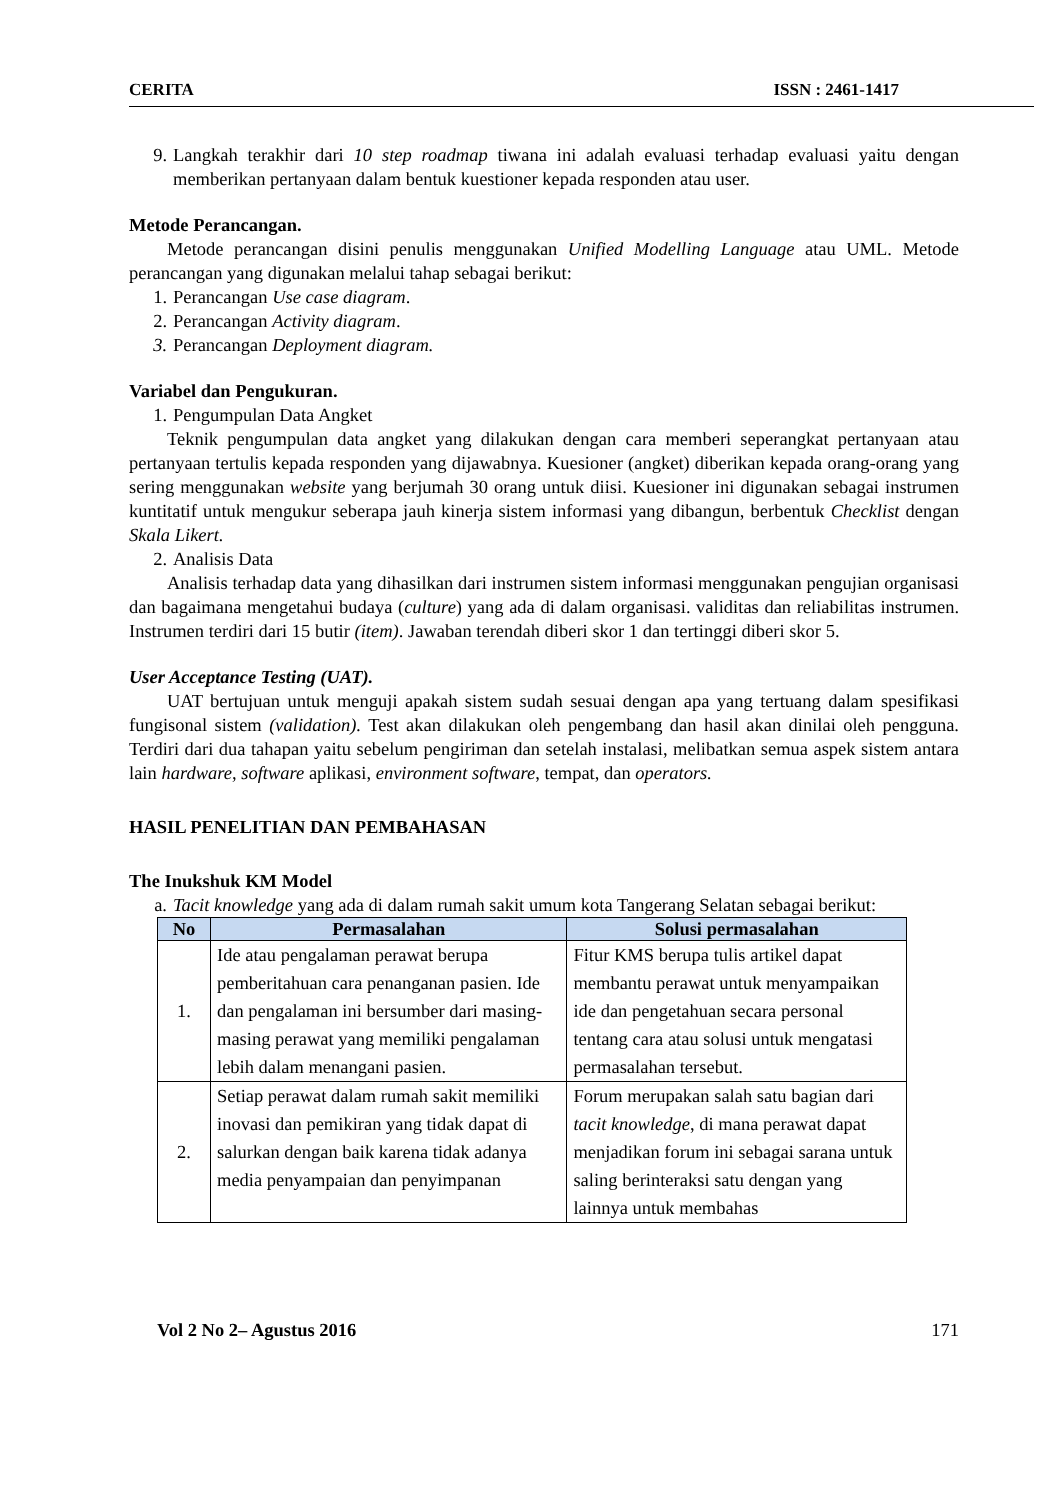CERITA ISSN : 2461-1417
9. Langkah terakhir dari 10 step roadmap tiwana ini adalah evaluasi terhadap evaluasi yaitu dengan memberikan pertanyaan dalam bentuk kuestioner kepada responden atau user.
Metode Perancangan.
Metode perancangan disini penulis menggunakan Unified Modelling Language atau UML. Metode perancangan yang digunakan melalui tahap sebagai berikut:
1. Perancangan Use case diagram.
2. Perancangan Activity diagram.
3. Perancangan Deployment diagram.
Variabel dan Pengukuran.
1. Pengumpulan Data Angket
Teknik pengumpulan data angket yang dilakukan dengan cara memberi seperangkat pertanyaan atau pertanyaan tertulis kepada responden yang dijawabnya. Kuesioner (angket) diberikan kepada orang-orang yang sering menggunakan website yang berjumah 30 orang untuk diisi. Kuesioner ini digunakan sebagai instrumen kuntitatif untuk mengukur seberapa jauh kinerja sistem informasi yang dibangun, berbentuk Checklist dengan Skala Likert.
2. Analisis Data
Analisis terhadap data yang dihasilkan dari instrumen sistem informasi menggunakan pengujian organisasi dan bagaimana mengetahui budaya (culture) yang ada di dalam organisasi. validitas dan reliabilitas instrumen. Instrumen terdiri dari 15 butir (item). Jawaban terendah diberi skor 1 dan tertinggi diberi skor 5.
User Acceptance Testing (UAT).
UAT bertujuan untuk menguji apakah sistem sudah sesuai dengan apa yang tertuang dalam spesifikasi fungisonal sistem (validation). Test akan dilakukan oleh pengembang dan hasil akan dinilai oleh pengguna. Terdiri dari dua tahapan yaitu sebelum pengiriman dan setelah instalasi, melibatkan semua aspek sistem antara lain hardware, software aplikasi, environment software, tempat, dan operators.
HASIL PENELITIAN DAN PEMBAHASAN
The Inukshuk KM Model
a. Tacit knowledge yang ada di dalam rumah sakit umum kota Tangerang Selatan sebagai berikut:
| No | Permasalahan | Solusi permasalahan |
| --- | --- | --- |
| 1. | Ide atau pengalaman perawat berupa pemberitahuan cara penanganan pasien. Ide dan pengalaman ini bersumber dari masing-masing perawat yang memiliki pengalaman lebih dalam menangani pasien. | Fitur KMS berupa tulis artikel dapat membantu perawat untuk menyampaikan ide dan pengetahuan secara personal tentang cara atau solusi untuk mengatasi permasalahan tersebut. |
| 2. | Setiap perawat dalam rumah sakit memiliki inovasi dan pemikiran yang tidak dapat di salurkan dengan baik karena tidak adanya media penyampaian dan penyimpanan | Forum merupakan salah satu bagian dari tacit knowledge , di mana perawat dapat menjadikan forum ini sebagai sarana untuk saling berinteraksi satu dengan yang lainnya untuk membahas |
Vol 2 No 2– Agustus 2016 171